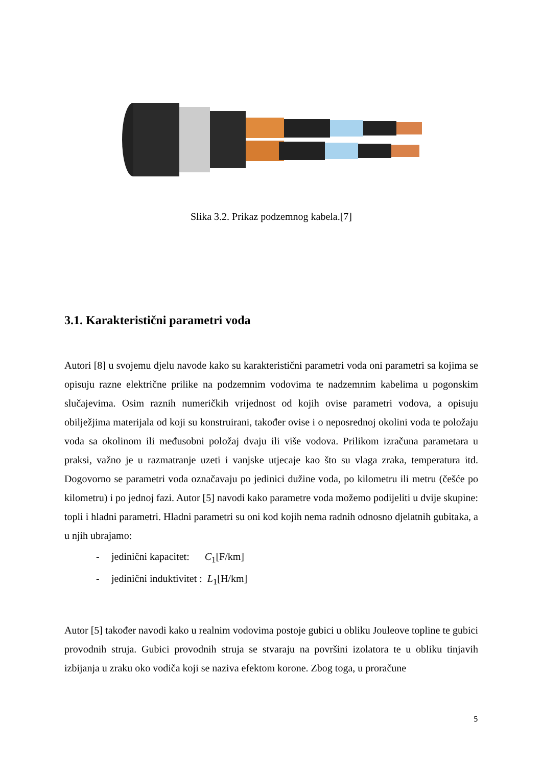Slika 3.2. Prikaz podzemnog kabela.[7]
3.1. Karakteristični parametri voda
Autori [8] u svojemu djelu navode kako su karakteristični parametri voda oni parametri sa kojima se opisuju razne električne prilike na podzemnim vodovima te nadzemnim kabelima u pogonskim slučajevima. Osim raznih numeričkih vrijednost od kojih ovise parametri vodova, a opisuju obilježjima materijala od koji su konstruirani, također ovise i o neposrednoj okolini voda te položaju voda sa okolinom ili međusobni položaj dvaju ili više vodova. Prilikom izračuna parametara u praksi, važno je u razmatranje uzeti i vanjske utjecaje kao što su vlaga zraka, temperatura itd. Dogovorno se parametri voda označavaju po jedinici dužine voda, po kilometru ili metru (češće po kilometru) i po jednoj fazi. Autor [5] navodi kako parametre voda možemo podijeliti u dvije skupine: topli i hladni parametri. Hladni parametri su oni kod kojih nema radnih odnosno djelatnih gubitaka, a u njih ubrajamo:
- jedinični kapacitet: C<sub>1</sub>[F/km]
- jedinični induktivitet : L<sub>1</sub>[H/km]
Autor [5] također navodi kako u realnim vodovima postoje gubici u obliku Jouleove topline te gubici provodnih struja. Gubici provodnih struja se stvaraju na površini izolatora te u obliku tinjavih izbijanja u zraku oko vodiča koji se naziva efektom korone. Zbog toga, u proračune
5